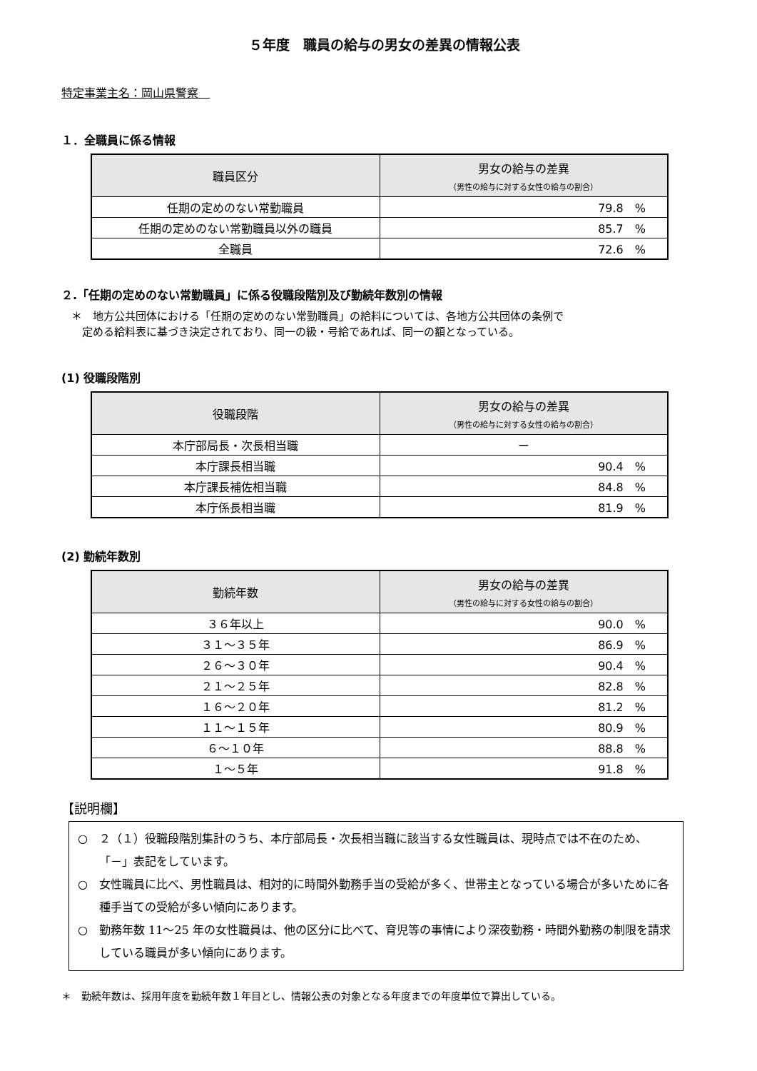５年度　職員の給与の男女の差異の情報公表
特定事業主名：岡山県警察　
１．全職員に係る情報
| 職員区分 | 男女の給与の差異 （男性の給与に対する女性の給与の割合） |
| --- | --- |
| 任期の定めのない常勤職員 | 79.8 % |
| 任期の定めのない常勤職員以外の職員 | 85.7 % |
| 全職員 | 72.6 % |
２.「任期の定めのない常勤職員」に係る役職段階別及び勤続年数別の情報
＊　地方公共団体における「任期の定めのない常勤職員」の給料については、各地方公共団体の条例で
　定める給料表に基づき決定されており、同一の級・号給であれば、同一の額となっている。
(1) 役職段階別
| 役職段階 | 男女の給与の差異 （男性の給与に対する女性の給与の割合） |
| --- | --- |
| 本庁部局長・次長相当職 | ー |
| 本庁課長相当職 | 90.4 % |
| 本庁課長補佐相当職 | 84.8 % |
| 本庁係長相当職 | 81.9 % |
(2) 勤続年数別
| 勤続年数 | 男女の給与の差異 （男性の給与に対する女性の給与の割合） |
| --- | --- |
| ３６年以上 | 90.0 % |
| ３１～３５年 | 86.9 % |
| ２６～３０年 | 90.4 % |
| ２１～２５年 | 82.8 % |
| １６～２０年 | 81.2 % |
| １１～１５年 | 80.9 % |
| ６～１０年 | 88.8 % |
| １～５年 | 91.8 % |
【説明欄】
○　２（１）役職段階別集計のうち、本庁部局長・次長相当職に該当する女性職員は、現時点では不在のため、「－」表記をしています。
○　女性職員に比べ、男性職員は、相対的に時間外勤務手当の受給が多く、世帯主となっている場合が多いために各種手当ての受給が多い傾向にあります。
○　勤務年数 11～25 年の女性職員は、他の区分に比べて、育児等の事情により深夜勤務・時間外勤務の制限を請求している職員が多い傾向にあります。
＊　勤続年数は、採用年度を勤続年数１年目とし、情報公表の対象となる年度までの年度単位で算出している。